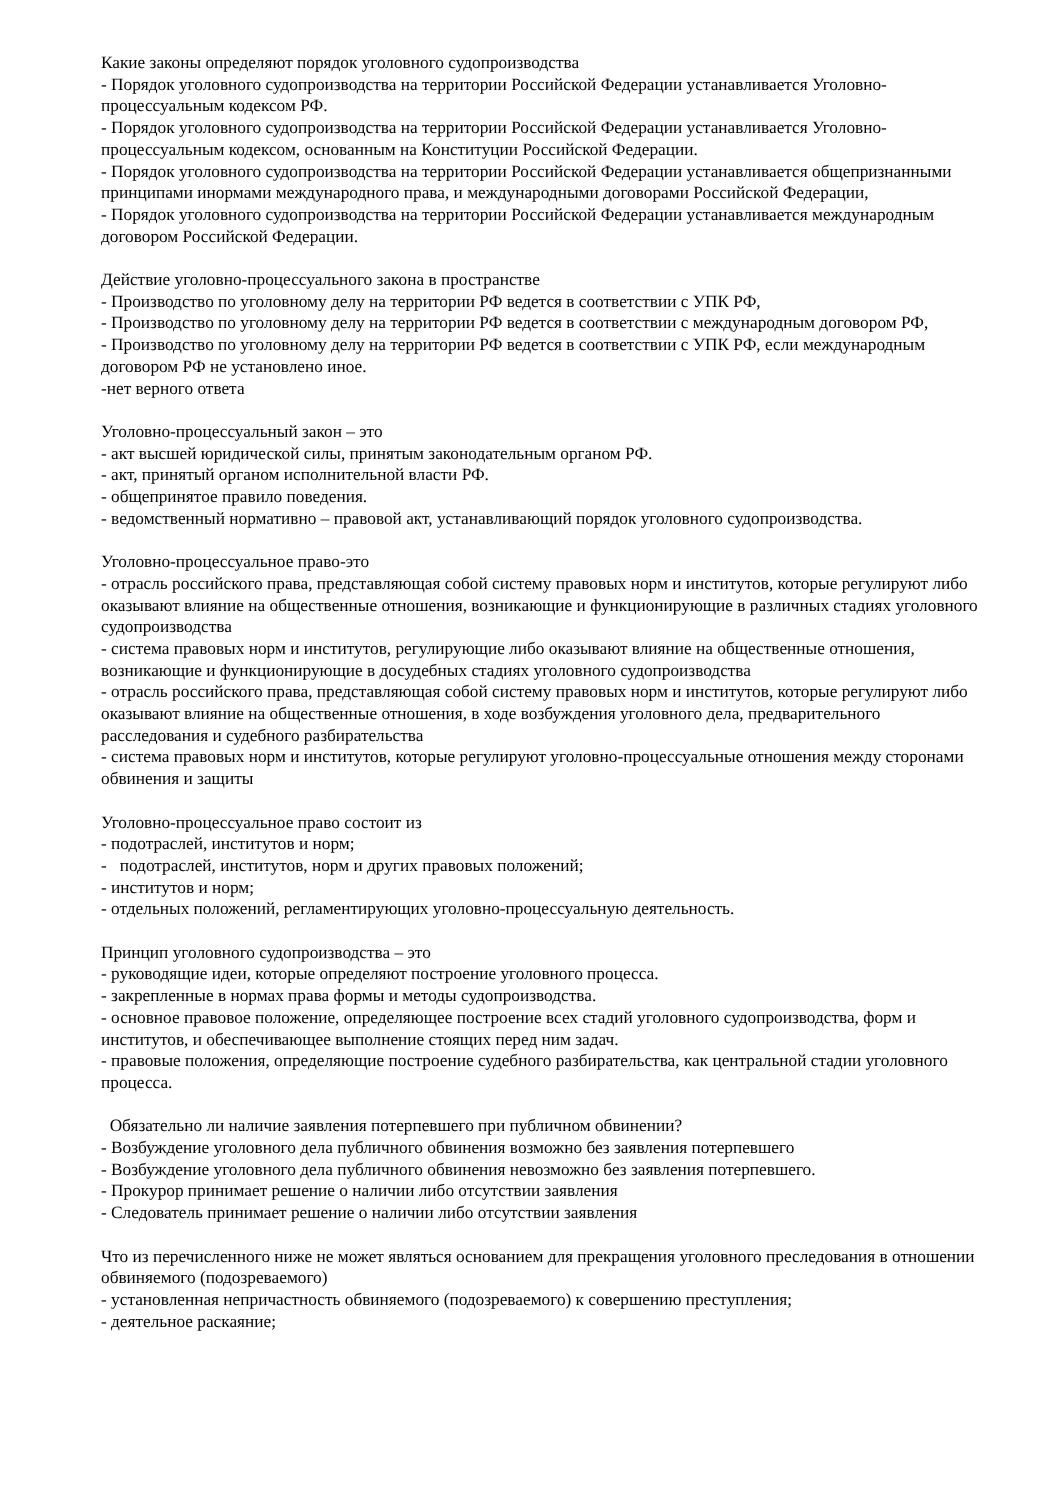Какие законы определяют порядок уголовного судопроизводства
- Порядок уголовного судопроизводства на территории Российской Федерации устанавливается Уголовно-процессуальным кодексом РФ.
- Порядок уголовного судопроизводства на территории Российской Федерации устанавливается Уголовно-процессуальным кодексом, основанным на Конституции Российской Федерации.
- Порядок уголовного судопроизводства на территории Российской Федерации устанавливается общепризнанными принципами инормами международного права, и международными договорами Российской Федерации,
- Порядок уголовного судопроизводства на территории Российской Федерации устанавливается международным договором Российской Федерации.
Действие уголовно-процессуального закона в пространстве
- Производство по уголовному делу на территории РФ ведется в соответствии с УПК РФ,
- Производство по уголовному делу на территории РФ ведется в соответствии с международным договором РФ,
- Производство по уголовному делу на территории РФ ведется в соответствии с УПК РФ, если международным договором РФ не установлено иное.
-нет верного ответа
Уголовно-процессуальный закон – это
- акт высшей юридической силы, принятым законодательным органом РФ.
- акт, принятый органом исполнительной власти РФ.
- общепринятое правило поведения.
- ведомственный нормативно – правовой акт, устанавливающий порядок уголовного судопроизводства.
Уголовно-процессуальное право-это
- отрасль российского права, представляющая собой систему правовых норм и институтов, которые регулируют либо оказывают влияние на общественные отношения, возникающие и функционирующие в различных стадиях уголовного судопроизводства
- система правовых норм и институтов, регулирующие либо оказывают влияние на общественные отношения, возникающие и функционирующие в досудебных стадиях уголовного судопроизводства
- отрасль российского права, представляющая собой систему правовых норм и институтов, которые регулируют либо оказывают влияние на общественные отношения, в ходе возбуждения уголовного дела, предварительного расследования и судебного разбирательства
- система правовых норм и институтов, которые регулируют уголовно-процессуальные отношения между сторонами обвинения и защиты
Уголовно-процессуальное право состоит из
- подотраслей, институтов и норм;
- подотраслей, институтов, норм и других правовых положений;
- институтов и норм;
- отдельных положений, регламентирующих уголовно-процессуальную деятельность.
Принцип уголовного судопроизводства – это
- руководящие идеи, которые определяют построение уголовного процесса.
- закрепленные в нормах права формы и методы судопроизводства.
- основное правовое положение, определяющее построение всех стадий уголовного судопроизводства, форм и институтов, и обеспечивающее выполнение стоящих перед ним задач.
- правовые положения, определяющие построение судебного разбирательства, как центральной стадии уголовного процесса.
Обязательно ли наличие заявления потерпевшего при публичном обвинении?
- Возбуждение уголовного дела публичного обвинения возможно без заявления потерпевшего
- Возбуждение уголовного дела публичного обвинения невозможно без заявления потерпевшего.
- Прокурор принимает решение о наличии либо отсутствии заявления
- Следователь принимает решение о наличии либо отсутствии заявления
Что из перечисленного ниже не может являться основанием для прекращения уголовного преследования в отношении обвиняемого (подозреваемого)
- установленная непричастность обвиняемого (подозреваемого) к совершению преступления;
- деятельное раскаяние;